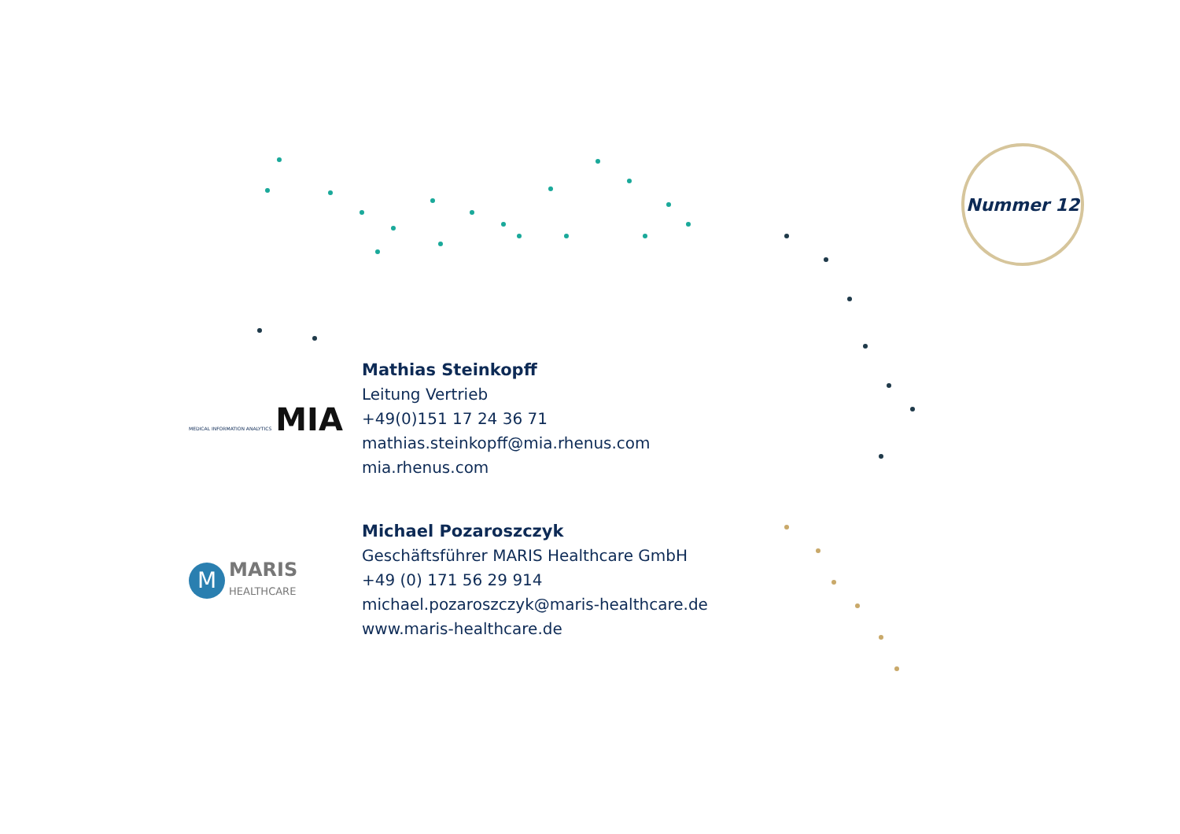Nummer 12
MEDICAL INFORMATION ANALYTICS MIA
Mathias Steinkopff
Leitung Vertrieb
+49(0)151 17 24 36 71
mathias.steinkopff@mia.rhenus.com
mia.rhenus.com
M MARIS
HEALTHCARE
Michael Pozaroszczyk
Geschäftsführer MARIS Healthcare GmbH
+49 (0) 171 56 29 914
michael.pozaroszczyk@maris-healthcare.de
www.maris-healthcare.de